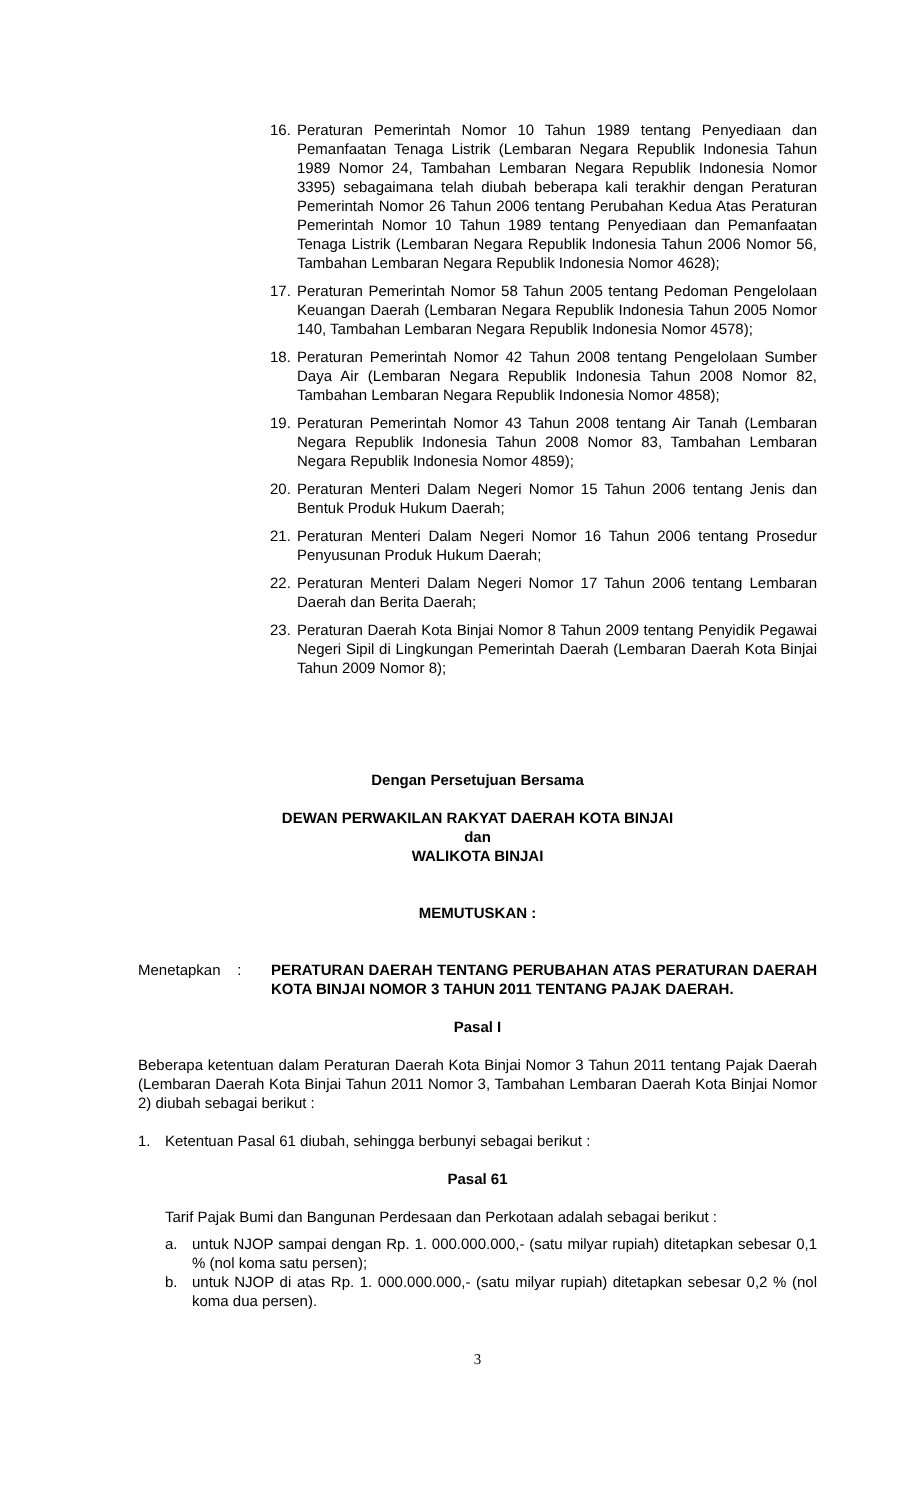16. Peraturan Pemerintah Nomor 10 Tahun 1989 tentang Penyediaan dan Pemanfaatan Tenaga Listrik (Lembaran Negara Republik Indonesia Tahun 1989 Nomor 24, Tambahan Lembaran Negara Republik Indonesia Nomor 3395) sebagaimana telah diubah beberapa kali terakhir dengan Peraturan Pemerintah Nomor 26 Tahun 2006 tentang Perubahan Kedua Atas Peraturan Pemerintah Nomor 10 Tahun 1989 tentang Penyediaan dan Pemanfaatan Tenaga Listrik (Lembaran Negara Republik Indonesia Tahun 2006 Nomor 56, Tambahan Lembaran Negara Republik Indonesia Nomor 4628);
17. Peraturan Pemerintah Nomor 58 Tahun 2005 tentang Pedoman Pengelolaan Keuangan Daerah (Lembaran Negara Republik Indonesia Tahun 2005 Nomor 140, Tambahan Lembaran Negara Republik Indonesia Nomor 4578);
18. Peraturan Pemerintah Nomor 42 Tahun 2008 tentang Pengelolaan Sumber Daya Air (Lembaran Negara Republik Indonesia Tahun 2008 Nomor 82, Tambahan Lembaran Negara Republik Indonesia Nomor 4858);
19. Peraturan Pemerintah Nomor 43 Tahun 2008 tentang Air Tanah (Lembaran Negara Republik Indonesia Tahun 2008 Nomor 83, Tambahan Lembaran Negara Republik Indonesia Nomor 4859);
20. Peraturan Menteri Dalam Negeri Nomor 15 Tahun 2006 tentang Jenis dan Bentuk Produk Hukum Daerah;
21. Peraturan Menteri Dalam Negeri Nomor 16 Tahun 2006 tentang Prosedur Penyusunan Produk Hukum Daerah;
22. Peraturan Menteri Dalam Negeri Nomor 17 Tahun 2006 tentang Lembaran Daerah dan Berita Daerah;
23. Peraturan Daerah Kota Binjai Nomor 8 Tahun 2009 tentang Penyidik Pegawai Negeri Sipil di Lingkungan Pemerintah Daerah (Lembaran Daerah Kota Binjai Tahun 2009 Nomor 8);
Dengan Persetujuan Bersama
DEWAN PERWAKILAN RAKYAT DAERAH KOTA BINJAI
dan
WALIKOTA BINJAI
MEMUTUSKAN :
Menetapkan : PERATURAN DAERAH TENTANG PERUBAHAN ATAS PERATURAN DAERAH KOTA BINJAI NOMOR 3 TAHUN 2011 TENTANG PAJAK DAERAH.
Pasal I
Beberapa ketentuan dalam Peraturan Daerah Kota Binjai Nomor 3 Tahun 2011 tentang Pajak Daerah (Lembaran Daerah Kota Binjai Tahun 2011 Nomor 3, Tambahan Lembaran Daerah Kota Binjai Nomor 2) diubah sebagai berikut :
1. Ketentuan Pasal 61 diubah, sehingga berbunyi sebagai berikut :
Pasal 61
Tarif Pajak Bumi dan Bangunan Perdesaan dan Perkotaan adalah sebagai berikut :
a. untuk NJOP sampai dengan Rp. 1. 000.000.000,- (satu milyar rupiah) ditetapkan sebesar 0,1 % (nol koma satu persen);
b. untuk NJOP di atas Rp. 1. 000.000.000,- (satu milyar rupiah) ditetapkan sebesar 0,2 % (nol koma dua persen).
3